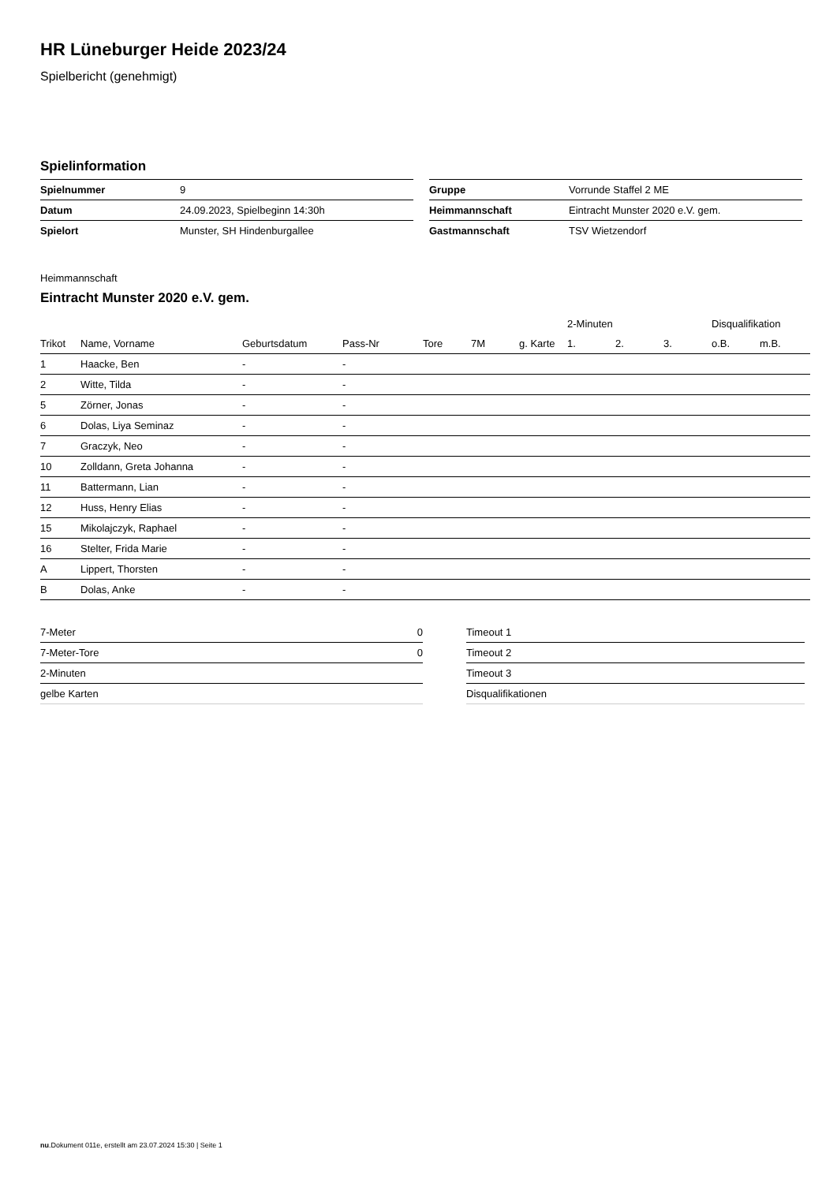HR Lüneburger Heide 2023/24
Spielbericht (genehmigt)
Spielinformation
| Spielnummer | 9 |
| Datum | 24.09.2023, Spielbeginn 14:30h |
| Spielort | Munster, SH Hindenburgallee |
| Gruppe | Vorrunde Staffel 2 ME |
| Heimmannschaft | Eintracht Munster 2020 e.V. gem. |
| Gastmannschaft | TSV Wietzendorf |
Heimmannschaft
Eintracht Munster 2020 e.V. gem.
| | | | | | | | 2-Minuten | | | Disqualifikation | |
| --- | --- | --- | --- | --- | --- | --- | --- | --- | --- | --- | --- |
| Trikot | Name, Vorname | Geburtsdatum | Pass-Nr | Tore | 7M | g. Karte | 1. | 2. | 3. | o.B. | m.B. |
| 1 | Haacke, Ben | - | - | | | | | | | | |
| 2 | Witte, Tilda | - | - | | | | | | | | |
| 5 | Zörner, Jonas | - | - | | | | | | | | |
| 6 | Dolas, Liya Seminaz | - | - | | | | | | | | |
| 7 | Graczyk, Neo | - | - | | | | | | | | |
| 10 | Zolldann, Greta Johanna | - | - | | | | | | | | |
| 11 | Battermann, Lian | - | - | | | | | | | | |
| 12 | Huss, Henry Elias | - | - | | | | | | | | |
| 15 | Mikolajczyk, Raphael | - | - | | | | | | | | |
| 16 | Stelter, Frida Marie | - | - | | | | | | | | |
| A | Lippert, Thorsten | - | - | | | | | | | | |
| B | Dolas, Anke | - | - | | | | | | | | |
| 7-Meter | 0 |
| 7-Meter-Tore | 0 |
| 2-Minuten | |
| gelbe Karten | |
| Timeout 1 |
| Timeout 2 |
| Timeout 3 |
| Disqualifikationen |
nu.Dokument 011e, erstellt am 23.07.2024 15:30 | Seite 1